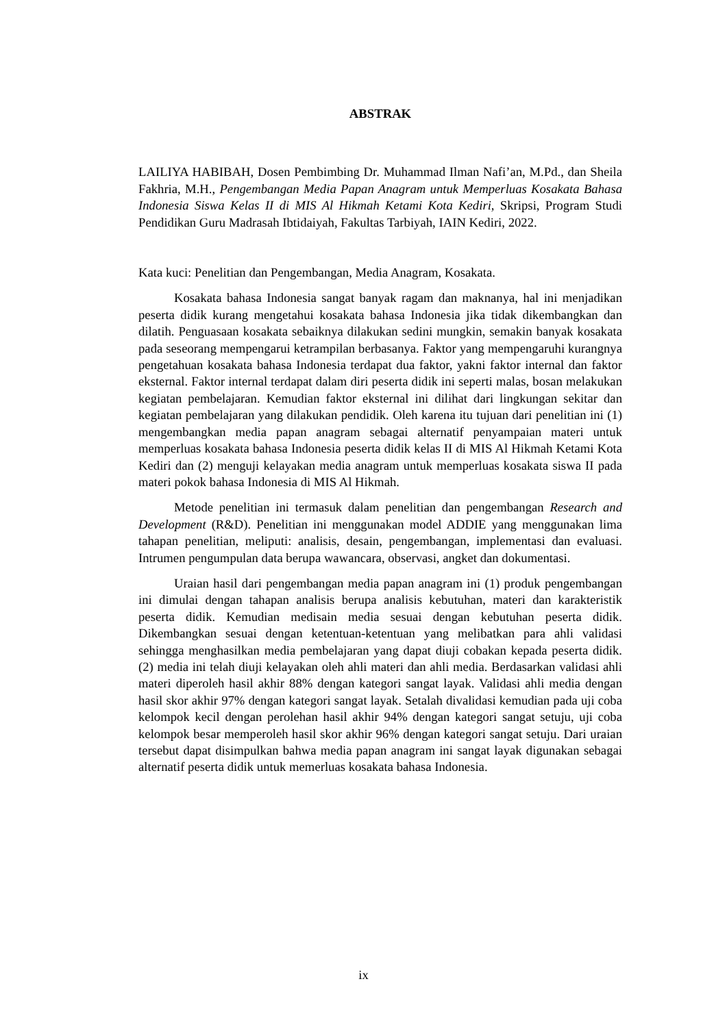ABSTRAK
LAILIYA HABIBAH, Dosen Pembimbing Dr. Muhammad Ilman Nafi’an, M.Pd., dan Sheila Fakhria, M.H., Pengembangan Media Papan Anagram untuk Memperluas Kosakata Bahasa Indonesia Siswa Kelas II di MIS Al Hikmah Ketami Kota Kediri, Skripsi, Program Studi Pendidikan Guru Madrasah Ibtidaiyah, Fakultas Tarbiyah, IAIN Kediri, 2022.
Kata kuci: Penelitian dan Pengembangan, Media Anagram, Kosakata.
Kosakata bahasa Indonesia sangat banyak ragam dan maknanya, hal ini menjadikan peserta didik kurang mengetahui kosakata bahasa Indonesia jika tidak dikembangkan dan dilatih. Penguasaan kosakata sebaiknya dilakukan sedini mungkin, semakin banyak kosakata pada seseorang mempengarui ketrampilan berbasanya. Faktor yang mempengaruhi kurangnya pengetahuan kosakata bahasa Indonesia terdapat dua faktor, yakni faktor internal dan faktor eksternal. Faktor internal terdapat dalam diri peserta didik ini seperti malas, bosan melakukan kegiatan pembelajaran. Kemudian faktor eksternal ini dilihat dari lingkungan sekitar dan kegiatan pembelajaran yang dilakukan pendidik. Oleh karena itu tujuan dari penelitian ini (1) mengembangkan media papan anagram sebagai alternatif penyampaian materi untuk memperluas kosakata bahasa Indonesia peserta didik kelas II di MIS Al Hikmah Ketami Kota Kediri dan (2) menguji kelayakan media anagram untuk memperluas kosakata siswa II pada materi pokok bahasa Indonesia di MIS Al Hikmah.
Metode penelitian ini termasuk dalam penelitian dan pengembangan Research and Development (R&D). Penelitian ini menggunakan model ADDIE yang menggunakan lima tahapan penelitian, meliputi: analisis, desain, pengembangan, implementasi dan evaluasi. Intrumen pengumpulan data berupa wawancara, observasi, angket dan dokumentasi.
Uraian hasil dari pengembangan media papan anagram ini (1) produk pengembangan ini dimulai dengan tahapan analisis berupa analisis kebutuhan, materi dan karakteristik peserta didik. Kemudian medisain media sesuai dengan kebutuhan peserta didik. Dikembangkan sesuai dengan ketentuan-ketentuan yang melibatkan para ahli validasi sehingga menghasilkan media pembelajaran yang dapat diuji cobakan kepada peserta didik. (2) media ini telah diuji kelayakan oleh ahli materi dan ahli media. Berdasarkan validasi ahli materi diperoleh hasil akhir 88% dengan kategori sangat layak. Validasi ahli media dengan hasil skor akhir 97% dengan kategori sangat layak. Setalah divalidasi kemudian pada uji coba kelompok kecil dengan perolehan hasil akhir 94% dengan kategori sangat setuju, uji coba kelompok besar memperoleh hasil skor akhir 96% dengan kategori sangat setuju. Dari uraian tersebut dapat disimpulkan bahwa media papan anagram ini sangat layak digunakan sebagai alternatif peserta didik untuk memerluas kosakata bahasa Indonesia.
ix